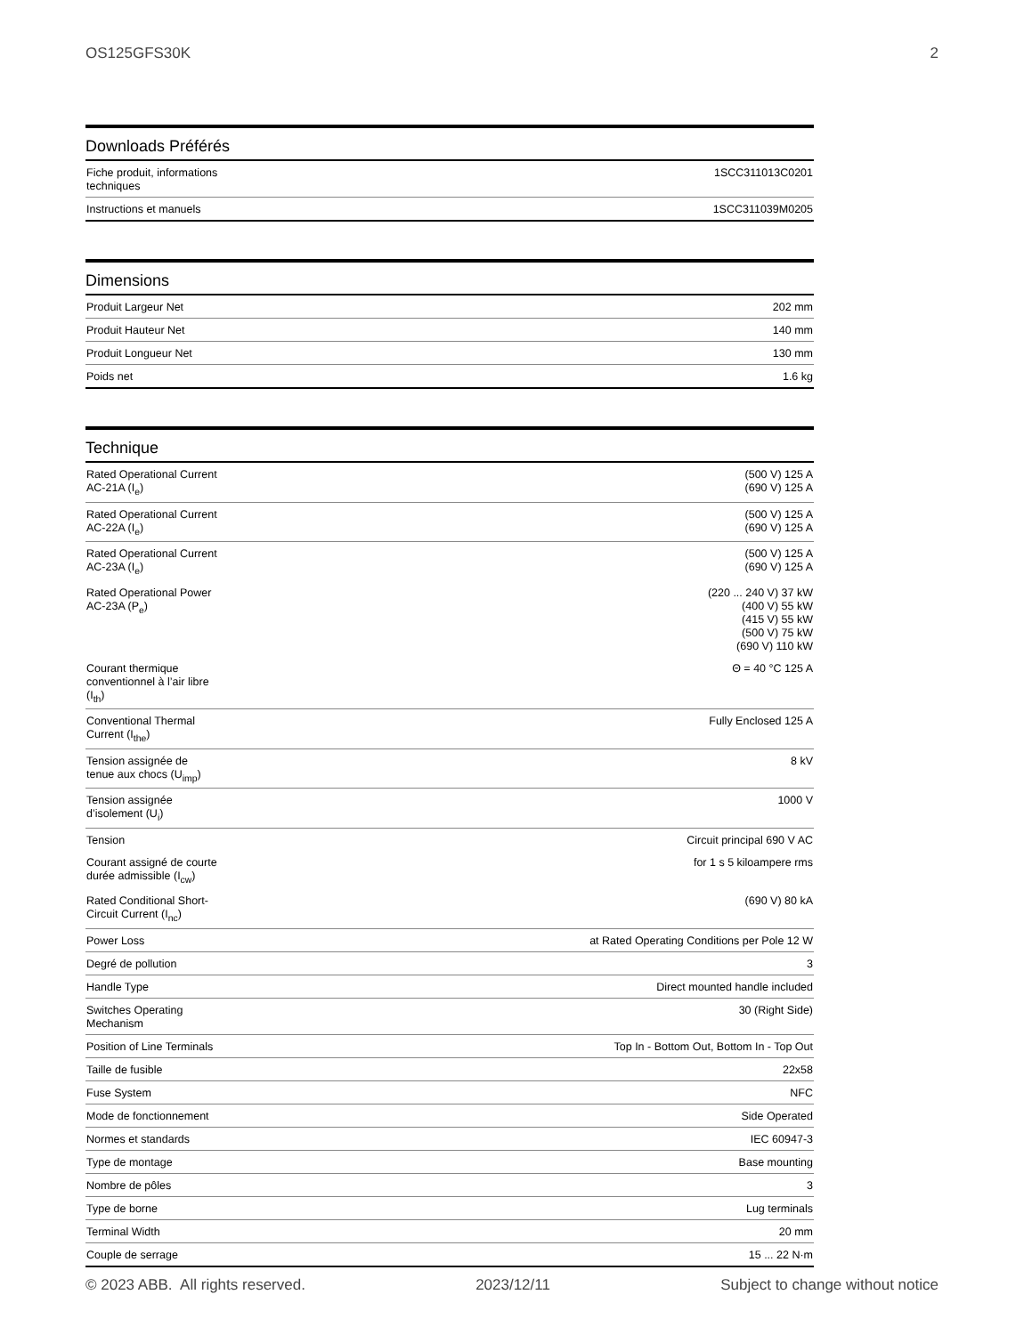OS125GFS30K 2
Downloads Préférés
| Fiche produit, informations techniques | 1SCC311013C0201 |
| Instructions et manuels | 1SCC311039M0205 |
Dimensions
| Produit Largeur Net | 202 mm |
| Produit Hauteur Net | 140 mm |
| Produit Longueur Net | 130 mm |
| Poids net | 1.6 kg |
Technique
| Rated Operational Current AC-21A (I<sub>e</sub>) | (500 V) 125 A (690 V) 125 A |
| Rated Operational Current AC-22A (I<sub>e</sub>) | (500 V) 125 A (690 V) 125 A |
| Rated Operational Current AC-23A (I<sub>e</sub>) | (500 V) 125 A (690 V) 125 A |
| Rated Operational Power AC-23A (P<sub>e</sub>) | (220 ... 240 V) 37 kW (400 V) 55 kW (415 V) 55 kW (500 V) 75 kW (690 V) 110 kW |
| Courant thermique conventionnel à l’air libre (I<sub>th</sub>) | Θ = 40 °C 125 A |
| Conventional Thermal Current (I<sub>the</sub>) | Fully Enclosed 125 A |
| Tension assignée de tenue aux chocs (U<sub>imp</sub>) | 8 kV |
| Tension assignée d’isolement (U<sub>i</sub>) | 1000 V |
| Tension | Circuit principal 690 V AC |
| Courant assigné de courte durée admissible (I<sub>cw</sub>) | for 1 s 5 kiloampere rms |
| Rated Conditional Short- Circuit Current (I<sub>nc</sub>) | (690 V) 80 kA |
| Power Loss | at Rated Operating Conditions per Pole 12 W |
| Degré de pollution | 3 |
| Handle Type | Direct mounted handle included |
| Switches Operating Mechanism | 30 (Right Side) |
| Position of Line Terminals | Top In - Bottom Out, Bottom In - Top Out |
| Taille de fusible | 22x58 |
| Fuse System | NFC |
| Mode de fonctionnement | Side Operated |
| Normes et standards | IEC 60947-3 |
| Type de montage | Base mounting |
| Nombre de pôles | 3 |
| Type de borne | Lug terminals |
| Terminal Width | 20 mm |
| Couple de serrage | 15 ... 22 N·m |
© 2023 ABB. All rights reserved. 2023/12/11 Subject to change without notice